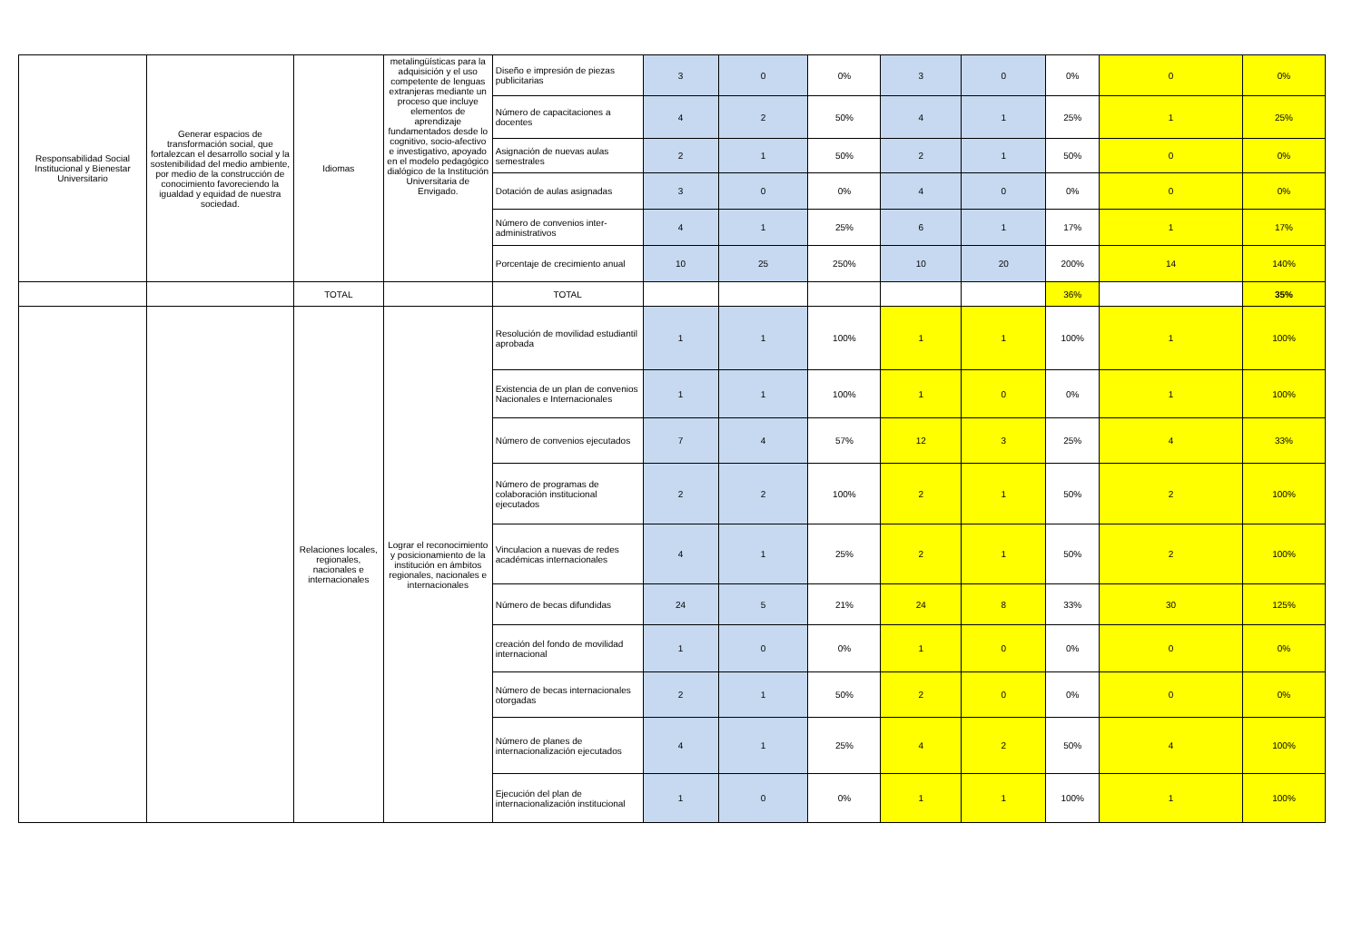| Responsabilidad Social Institucional y Bienestar Universitario | Generar espacios de transformación social, que fortalezcan el desarrollo social y la sostenibilidad del medio ambiente, por medio de la construcción de conocimiento favoreciendo la igualdad y equidad de nuestra sociedad. | Idiomas | metalingüísticas para la adquisición y el uso competente de lenguas extranjeras mediante un proceso que incluye elementos de aprendizaje fundamentados desde lo cognitivo, socio-afectivo e investigativo, apoyado en el modelo pedagógico dialógico de la Institución Universitaria de Envigado. | Diseño e impresión de piezas publicitarias | 3 | 0 | 0% | 3 | 0 | 0% | 0 | 0% |
| | | | | Número de capacitaciones a docentes | 4 | 2 | 50% | 4 | 1 | 25% | 1 | 25% |
| | | | | Asignación de nuevas aulas semestrales | 2 | 1 | 50% | 2 | 1 | 50% | 0 | 0% |
| | | | | Dotación de aulas asignadas | 3 | 0 | 0% | 4 | 0 | 0% | 0 | 0% |
| | | | | Número de convenios inter-administrativos | 4 | 1 | 25% | 6 | 1 | 17% | 1 | 17% |
| | | | | Porcentaje de crecimiento anual | 10 | 25 | 250% | 10 | 20 | 200% | 14 | 140% |
| | | TOTAL | | TOTAL | | | | | | 36% | | 35% |
| | | Relaciones locales, regionales, nacionales e internacionales | Lograr el reconocimiento y posicionamiento de la institución en ámbitos regionales, nacionales e internacionales | Resolución de movilidad estudiantil aprobada | 1 | 1 | 100% | 1 | 1 | 100% | 1 | 100% |
| | | | | Existencia de un plan de convenios Nacionales e Internacionales | 1 | 1 | 100% | 1 | 0 | 0% | 1 | 100% |
| | | | | Número de convenios ejecutados | 7 | 4 | 57% | 12 | 3 | 25% | 4 | 33% |
| | | | | Número de programas de colaboración institucional ejecutados | 2 | 2 | 100% | 2 | 1 | 50% | 2 | 100% |
| | | | | Vinculacion a nuevas de redes académicas internacionales | 4 | 1 | 25% | 2 | 1 | 50% | 2 | 100% |
| | | | | Número de becas difundidas | 24 | 5 | 21% | 24 | 8 | 33% | 30 | 125% |
| | | | | creación del fondo de movilidad internacional | 1 | 0 | 0% | 1 | 0 | 0% | 0 | 0% |
| | | | | Número de becas internacionales otorgadas | 2 | 1 | 50% | 2 | 0 | 0% | 0 | 0% |
| | | | | Número de planes de internacionalización ejecutados | 4 | 1 | 25% | 4 | 2 | 50% | 4 | 100% |
| | | | | Ejecución del plan de internacionalización institucional | 1 | 0 | 0% | 1 | 1 | 100% | 1 | 100% |